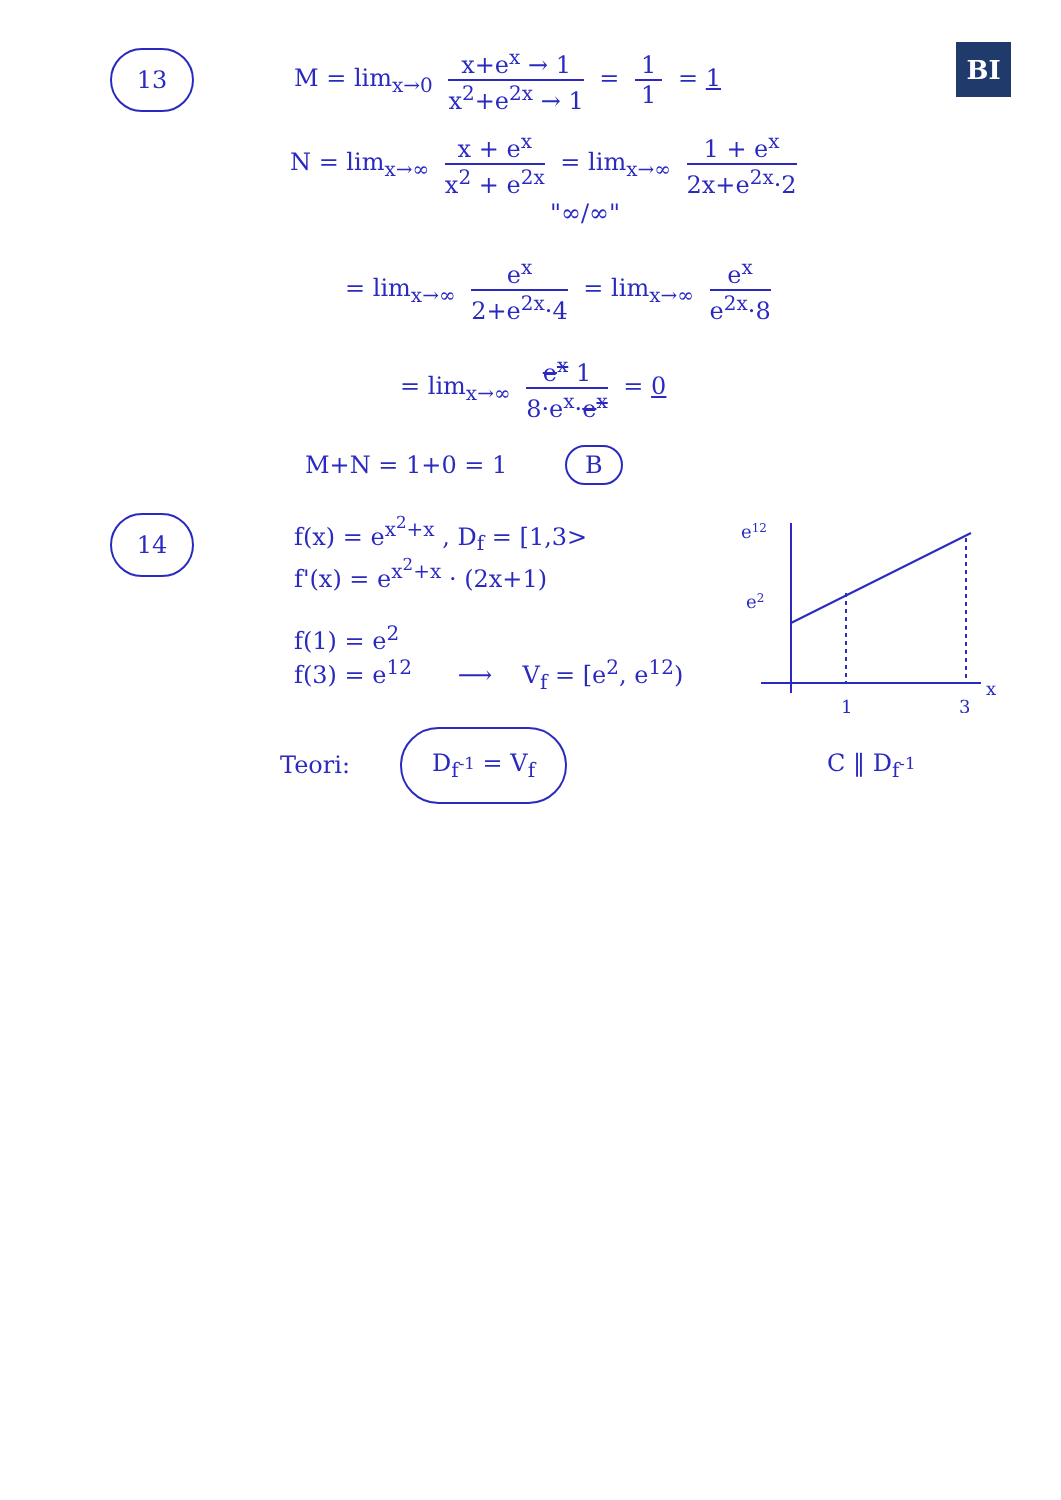BI
13
M = lim<sub>x→0</sub> x+e<sup>x</sup> → 1 x<sup>2</sup>+e<sup>2x</sup> → 1 = 1 1 = 1
N = lim<sub>x→∞</sub> x + e<sup>x</sup> x<sup>2</sup> + e<sup>2x</sup> = lim<sub>x→∞</sub> 1 + e<sup>x</sup> 2x+e<sup>2x</sup>·2
"∞/∞"
= lim<sub>x→∞</sub> e<sup>x</sup> 2+e<sup>2x</sup>·4 = lim<sub>x→∞</sub> e<sup>x</sup> e<sup>2x</sup>·8
= lim<sub>x→∞</sub> e<sup>x</sup> 1 8·e<sup>x</sup>·e<sup>x</sup> = 0
M+N = 1+0 = 1 B
14
f(x) = e<sup>x<sup>2</sup>+x</sup> , D<sub>f</sub> = [1,3>
f'(x) = e<sup>x<sup>2</sup>+x</sup> · (2x+1)
f(1) = e<sup>2</sup>
f(3) = e<sup>12</sup> ⟶ V<sub>f</sub> = [e<sup>2</sup>, e<sup>12</sup>)
e12
e2
x
1
3
Teori: D<sub>f<sup>-1</sup></sub> = V<sub>f</sub> C ‖ D<sub>f<sup>-1</sup></sub>